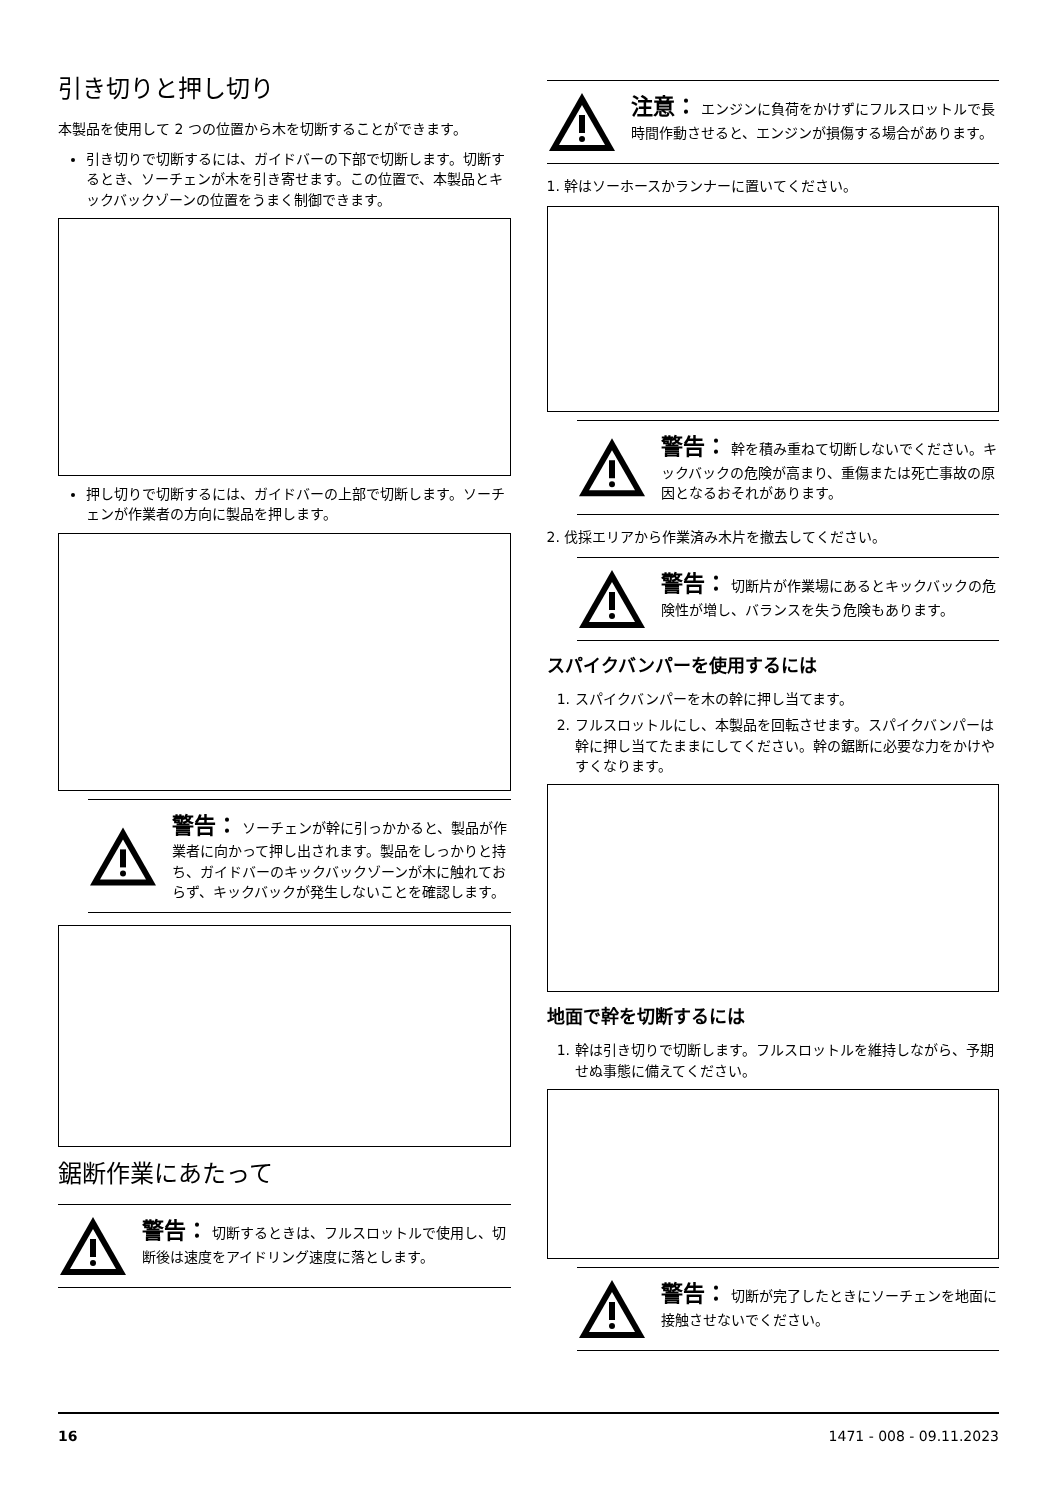引き切りと押し切り
本製品を使用して 2 つの位置から木を切断することができます。
引き切りで切断するには、ガイドバーの下部で切断します。切断するとき、ソーチェンが木を引き寄せます。この位置で、本製品とキックバックゾーンの位置をうまく制御できます。
押し切りで切断するには、ガイドバーの上部で切断します。ソーチェンが作業者の方向に製品を押します。
警告： ソーチェンが幹に引っかかると、製品が作業者に向かって押し出されます。製品をしっかりと持ち、ガイドバーのキックバックゾーンが木に触れておらず、キックバックが発生しないことを確認します。
鋸断作業にあたって
警告： 切断するときは、フルスロットルで使用し、切断後は速度をアイドリング速度に落とします。
注意： エンジンに負荷をかけずにフルスロットルで長時間作動させると、エンジンが損傷する場合があります。
1. 幹はソーホースかランナーに置いてください。
警告： 幹を積み重ねて切断しないでください。キックバックの危険が高まり、重傷または死亡事故の原因となるおそれがあります。
2. 伐採エリアから作業済み木片を撤去してください。
警告： 切断片が作業場にあるとキックバックの危険性が増し、バランスを失う危険もあります。
スパイクバンパーを使用するには
1. スパイクバンパーを木の幹に押し当てます。
2. フルスロットルにし、本製品を回転させます。スパイクバンパーは幹に押し当てたままにしてください。幹の鋸断に必要な力をかけやすくなります。
地面で幹を切断するには
1. 幹は引き切りで切断します。フルスロットルを維持しながら、予期せぬ事態に備えてください。
警告： 切断が完了したときにソーチェンを地面に接触させないでください。
16 1471 - 008 - 09.11.2023